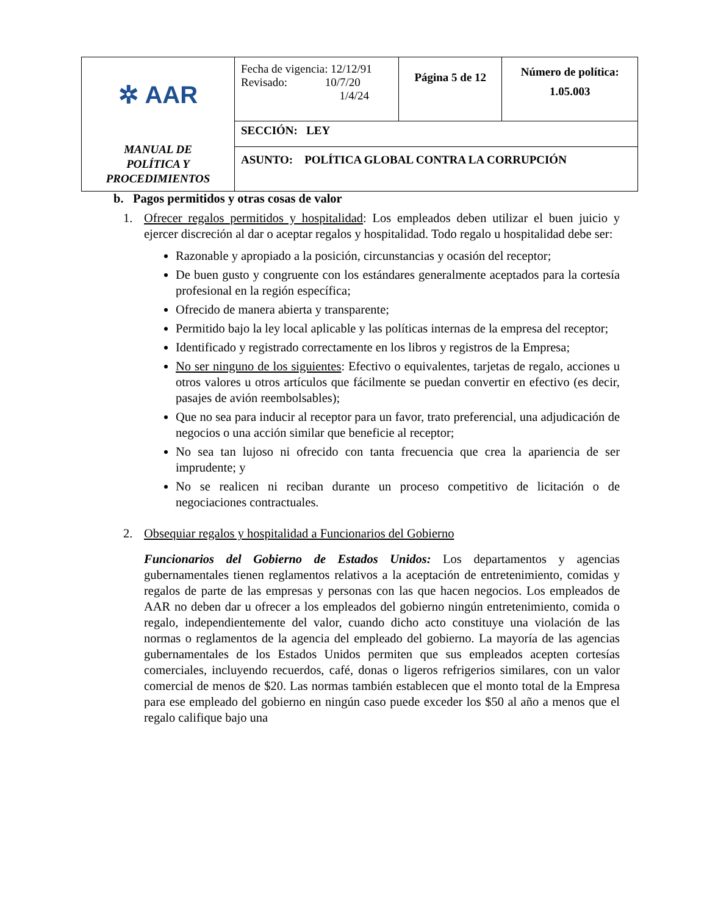| ✲ AAR MANUAL DE POLÍTICA Y PROCEDIMIENTOS | Fecha de vigencia: 12/12/91 Revisado: 10/7/20 1/4/24 | Página 5 de 12 | Número de política: 1.05.003 |
| | SECCIÓN: LEY | | |
| | ASUNTO: POLÍTICA GLOBAL CONTRA LA CORRUPCIÓN | | |
b. Pagos permitidos y otras cosas de valor
1. Ofrecer regalos permitidos y hospitalidad: Los empleados deben utilizar el buen juicio y ejercer discreción al dar o aceptar regalos y hospitalidad. Todo regalo u hospitalidad debe ser:
Razonable y apropiado a la posición, circunstancias y ocasión del receptor;
De buen gusto y congruente con los estándares generalmente aceptados para la cortesía profesional en la región específica;
Ofrecido de manera abierta y transparente;
Permitido bajo la ley local aplicable y las políticas internas de la empresa del receptor;
Identificado y registrado correctamente en los libros y registros de la Empresa;
No ser ninguno de los siguientes: Efectivo o equivalentes, tarjetas de regalo, acciones u otros valores u otros artículos que fácilmente se puedan convertir en efectivo (es decir, pasajes de avión reembolsables);
Que no sea para inducir al receptor para un favor, trato preferencial, una adjudicación de negocios o una acción similar que beneficie al receptor;
No sea tan lujoso ni ofrecido con tanta frecuencia que crea la apariencia de ser imprudente; y
No se realicen ni reciban durante un proceso competitivo de licitación o de negociaciones contractuales.
2. Obsequiar regalos y hospitalidad a Funcionarios del Gobierno
Funcionarios del Gobierno de Estados Unidos: Los departamentos y agencias gubernamentales tienen reglamentos relativos a la aceptación de entretenimiento, comidas y regalos de parte de las empresas y personas con las que hacen negocios. Los empleados de AAR no deben dar u ofrecer a los empleados del gobierno ningún entretenimiento, comida o regalo, independientemente del valor, cuando dicho acto constituye una violación de las normas o reglamentos de la agencia del empleado del gobierno. La mayoría de las agencias gubernamentales de los Estados Unidos permiten que sus empleados acepten cortesías comerciales, incluyendo recuerdos, café, donas o ligeros refrigerios similares, con un valor comercial de menos de $20. Las normas también establecen que el monto total de la Empresa para ese empleado del gobierno en ningún caso puede exceder los $50 al año a menos que el regalo califique bajo una